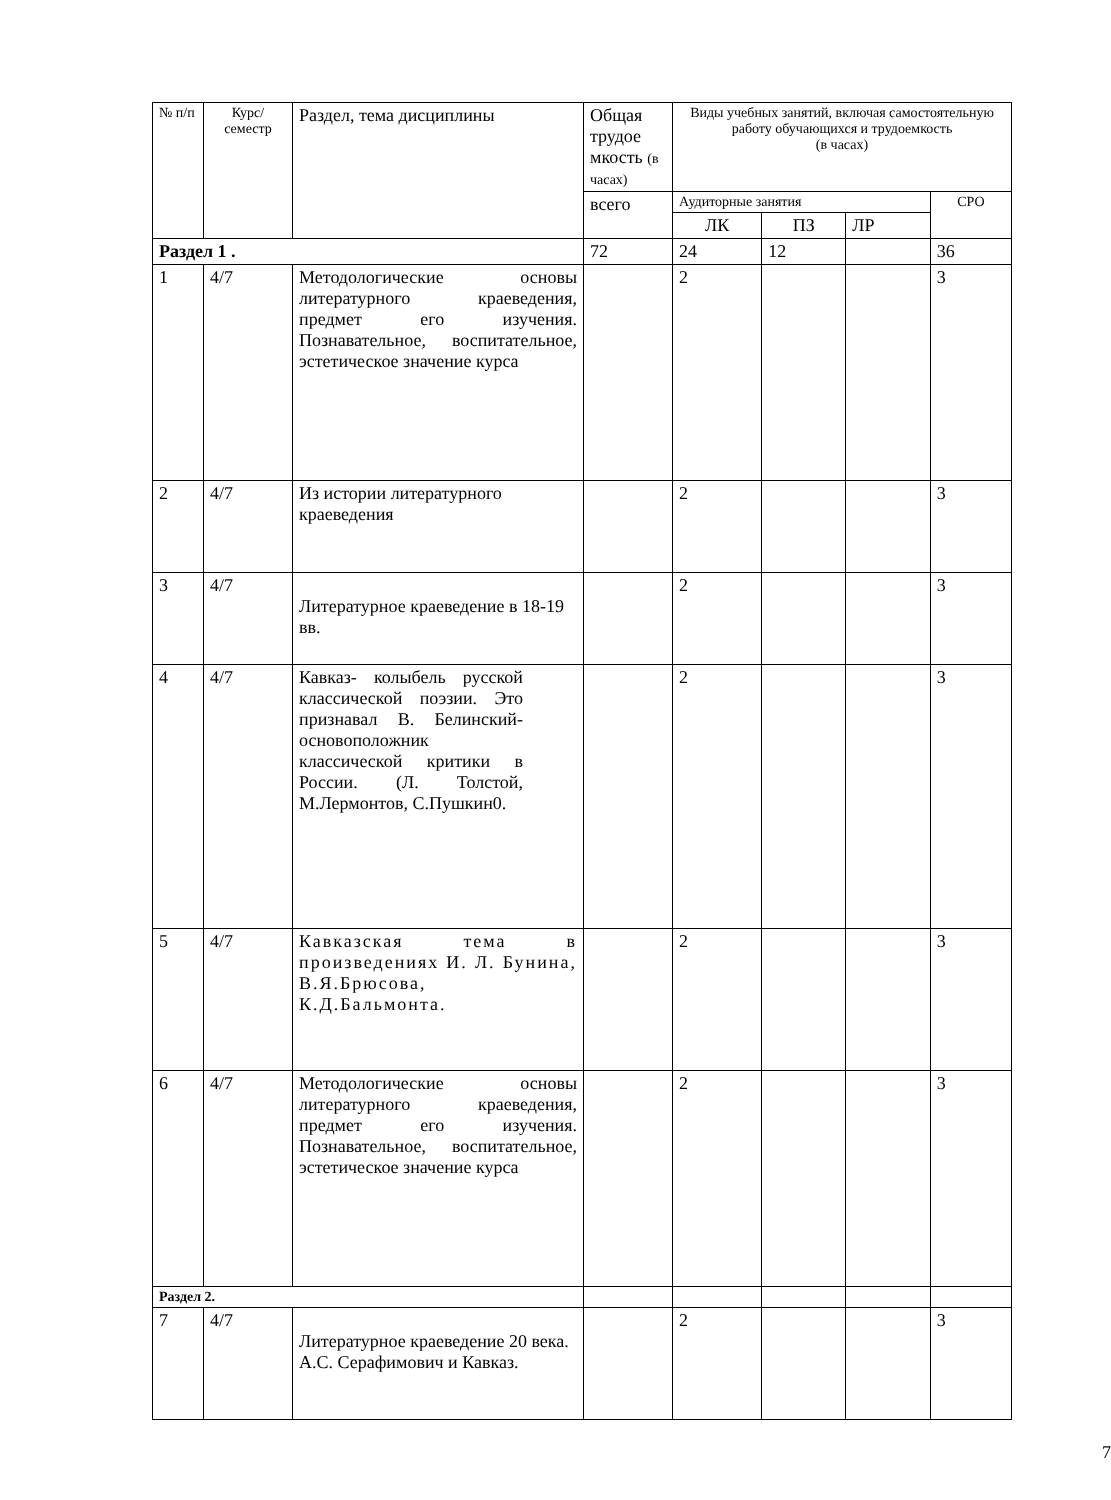| № п/п | Курс/ семестр | Раздел, тема дисциплины | Общая трудое мкость (в часах) | Виды учебных занятий, включая самостоятельную работу обучающихся и трудоемкость (в часах) | | | |
| --- | --- | --- | --- | --- | --- | --- | --- |
| | | | всего | Аудиторные занятия | | | СРО |
| | | | | ЛК | ПЗ | ЛР | |
| Раздел 1 . | | | 72 | 24 | 12 | | 36 |
| 1 | 4/7 | Методологические основы литературного краеведения, предмет его изучения. Познавательное, воспитательное, эстетическое значение курса | | 2 | | | 3 |
| 2 | 4/7 | Из истории литературного краеведения | | 2 | | | 3 |
| 3 | 4/7 | Литературное краеведение в 18-19 вв. | | 2 | | | 3 |
| 4 | 4/7 | Кавказ- колыбель русской классической поэзии. Это признавал В. Белинский- основоположник классической критики в России. (Л. Толстой, М.Лермонтов, С.Пушкин0. | | 2 | | | 3 |
| 5 | 4/7 | Кавказская тема в произведениях И. Л. Бунина, В.Я.Брюсова, К.Д.Бальмонта. | | 2 | | | 3 |
| 6 | 4/7 | Методологические основы литературного краеведения, предмет его изучения. Познавательное, воспитательное, эстетическое значение курса | | 2 | | | 3 |
| Раздел 2. | | | | | | | |
| 7 | 4/7 | Литературное краеведение 20 века. А.С. Серафимович и Кавказ. | | 2 | | | 3 |
7